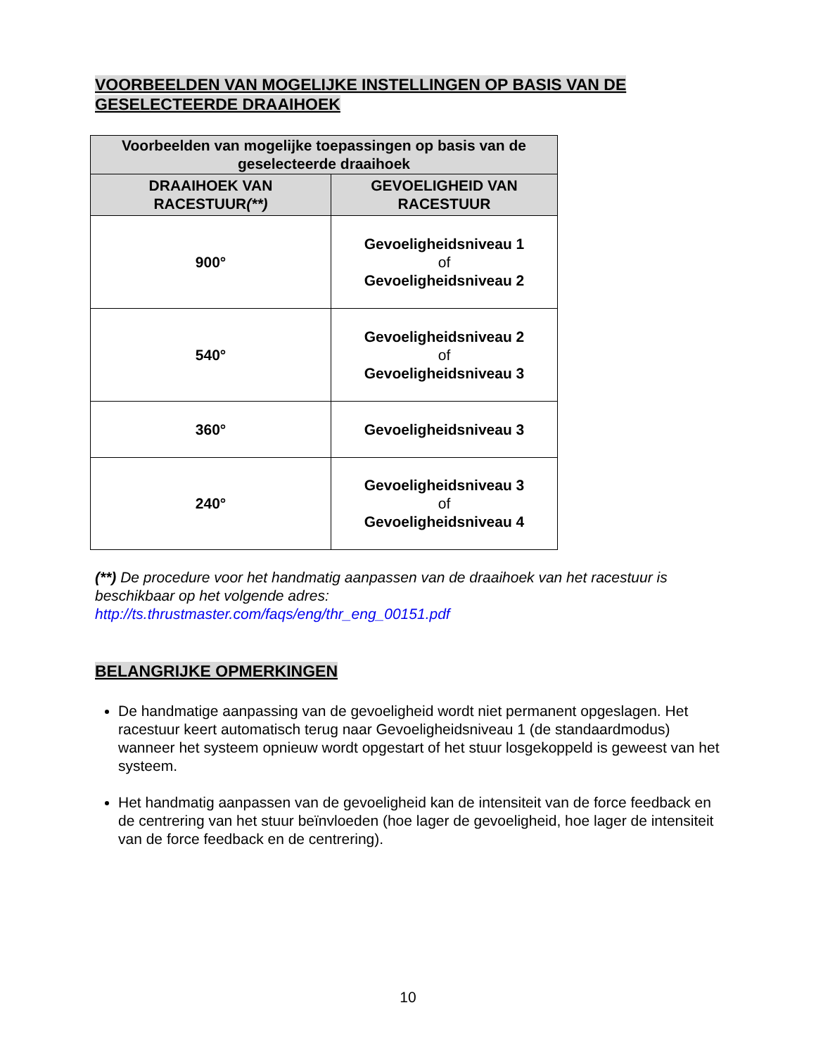VOORBEELDEN VAN MOGELIJKE INSTELLINGEN OP BASIS VAN DE
GESELECTEERDE DRAAIHOEK
| Voorbeelden van mogelijke toepassingen op basis van de geselecteerde draaihoek | |
| --- | --- |
| DRAAIHOEK VAN RACESTUUR (**) | GEVOELIGHEID VAN RACESTUUR |
| 900° | Gevoeligheidsniveau 1 of Gevoeligheidsniveau 2 |
| 540° | Gevoeligheidsniveau 2 of Gevoeligheidsniveau 3 |
| 360° | Gevoeligheidsniveau 3 |
| 240° | Gevoeligheidsniveau 3 of Gevoeligheidsniveau 4 |
(**) De procedure voor het handmatig aanpassen van de draaihoek van het racestuur is beschikbaar op het volgende adres:
http://ts.thrustmaster.com/faqs/eng/thr_eng_00151.pdf
BELANGRIJKE OPMERKINGEN
De handmatige aanpassing van de gevoeligheid wordt niet permanent opgeslagen. Het racestuur keert automatisch terug naar Gevoeligheidsniveau 1 (de standaardmodus) wanneer het systeem opnieuw wordt opgestart of het stuur losgekoppeld is geweest van het systeem.
Het handmatig aanpassen van de gevoeligheid kan de intensiteit van de force feedback en de centrering van het stuur beïnvloeden (hoe lager de gevoeligheid, hoe lager de intensiteit van de force feedback en de centrering).
10